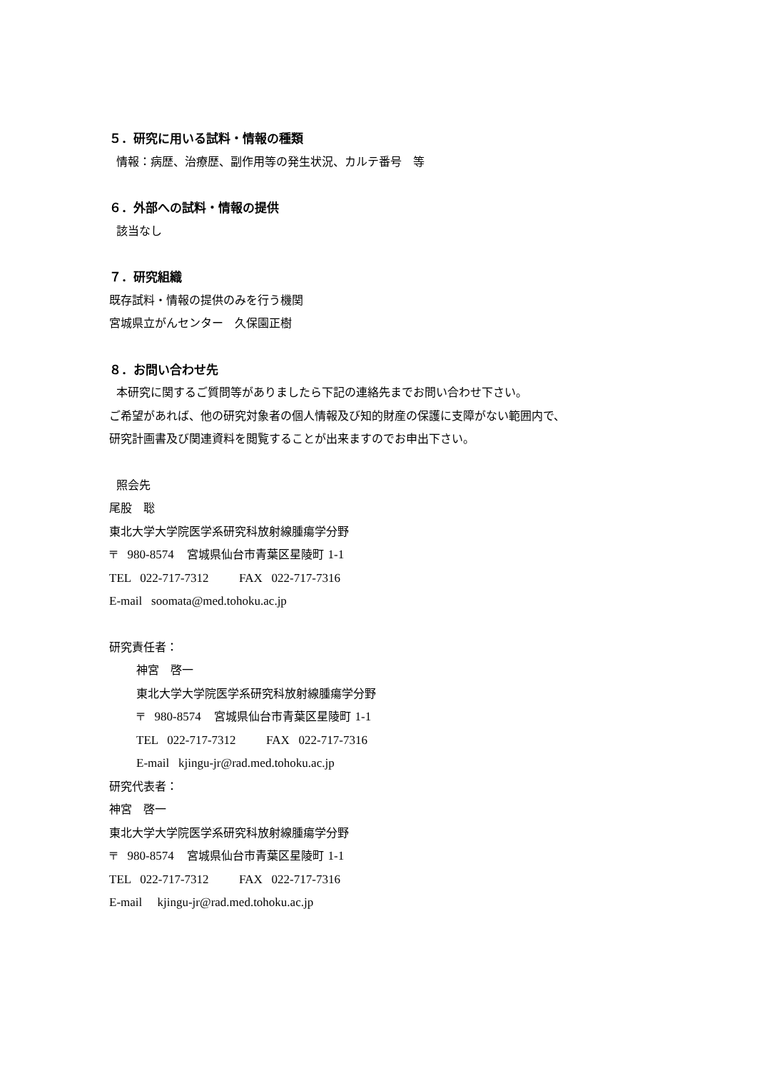５．研究に用いる試料・情報の種類
情報：病歴、治療歴、副作用等の発生状況、カルテ番号　等
６．外部への試料・情報の提供
該当なし
７．研究組織
既存試料・情報の提供のみを行う機関
宮城県立がんセンター　久保園正樹
８．お問い合わせ先
本研究に関するご質問等がありましたら下記の連絡先までお問い合わせ下さい。
ご希望があれば、他の研究対象者の個人情報及び知的財産の保護に支障がない範囲内で、
研究計画書及び関連資料を閲覧することが出来ますのでお申出下さい。
照会先
尾股　聡
東北大学大学院医学系研究科放射線腫瘍学分野
〒 980-8574 宮城県仙台市青葉区星陵町 1-1
TEL 022-717-7312 FAX 022-717-7316
E-mail soomata@med.tohoku.ac.jp
研究責任者：
神宮　啓一
東北大学大学院医学系研究科放射線腫瘍学分野
〒 980-8574 宮城県仙台市青葉区星陵町 1-1
TEL 022-717-7312 FAX 022-717-7316
E-mail kjingu-jr@rad.med.tohoku.ac.jp
研究代表者：
神宮　啓一
東北大学大学院医学系研究科放射線腫瘍学分野
〒 980-8574 宮城県仙台市青葉区星陵町 1-1
TEL 022-717-7312 FAX 022-717-7316
E-mail kjingu-jr@rad.med.tohoku.ac.jp